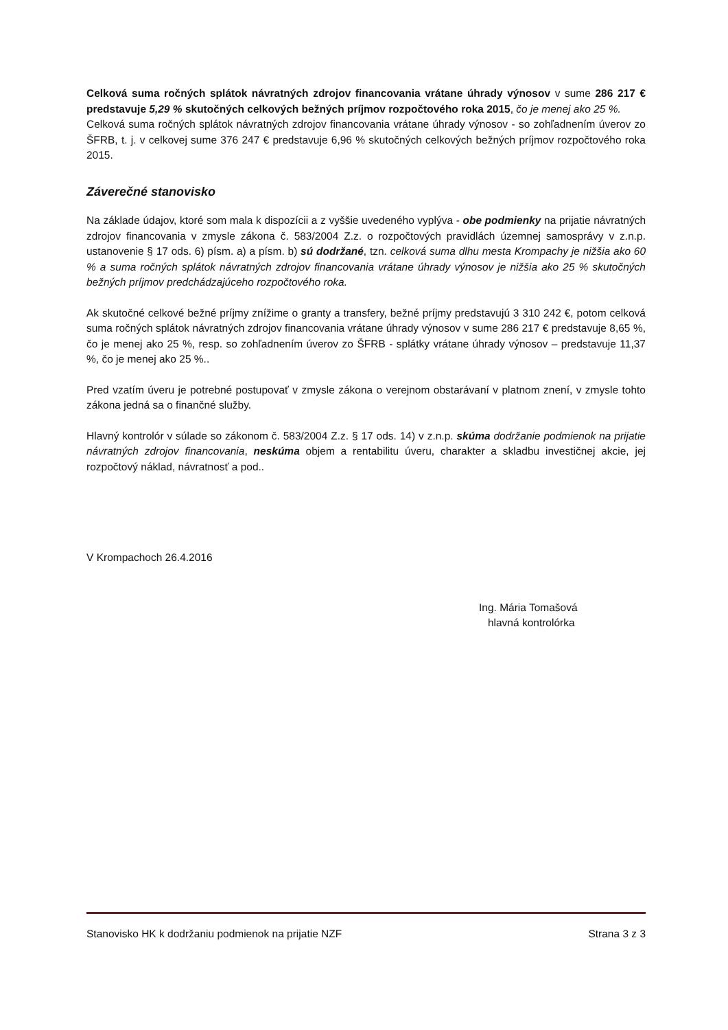Celková suma ročných splátok návratných zdrojov financovania vrátane úhrady výnosov v sume 286 217 € predstavuje 5,29 % skutočných celkových bežných príjmov rozpočtového roka 2015, čo je menej ako 25 %.
Celková suma ročných splátok návratných zdrojov financovania vrátane úhrady výnosov - so zohľadnením úverov zo ŠFRB, t. j. v celkovej sume 376 247 € predstavuje 6,96 % skutočných celkových bežných príjmov rozpočtového roka 2015.
Záverečné stanovisko
Na základe údajov, ktoré som mala k dispozícii a z vyššie uvedeného vyplýva - obe podmienky na prijatie návratných zdrojov financovania v zmysle zákona č. 583/2004 Z.z. o rozpočtových pravidlách územnej samosprávy v z.n.p. ustanovenie § 17 ods. 6) písm. a) a písm. b) sú dodržané, tzn. celková suma dlhu mesta Krompachy je nižšia ako 60 % a suma ročných splátok návratných zdrojov financovania vrátane úhrady výnosov je nižšia ako 25 % skutočných bežných príjmov predchádzajúceho rozpočtového roka.
Ak skutočné celkové bežné príjmy znížime o granty a transfery, bežné príjmy predstavujú 3 310 242 €, potom celková suma ročných splátok návratných zdrojov financovania vrátane úhrady výnosov v sume 286 217 € predstavuje 8,65 %, čo je menej ako 25 %, resp. so zohľadnením úverov zo ŠFRB - splátky vrátane úhrady výnosov – predstavuje 11,37 %, čo je menej ako 25 %..
Pred vzatím úveru je potrebné postupovať v zmysle zákona o verejnom obstarávaní v platnom znení, v zmysle tohto zákona jedná sa o finančné služby.
Hlavný kontrolór v súlade so zákonom č. 583/2004 Z.z. § 17 ods. 14) v z.n.p. skúma dodržanie podmienok na prijatie návratných zdrojov financovania, neskúma objem a rentabilitu úveru, charakter a skladbu investičnej akcie, jej rozpočtový náklad, návratnosť a pod..
V Krompachoch 26.4.2016
Ing. Mária Tomašová
hlavná kontrolórka
Stanovisko HK k dodržaniu podmienok na prijatie NZF Strana 3 z 3